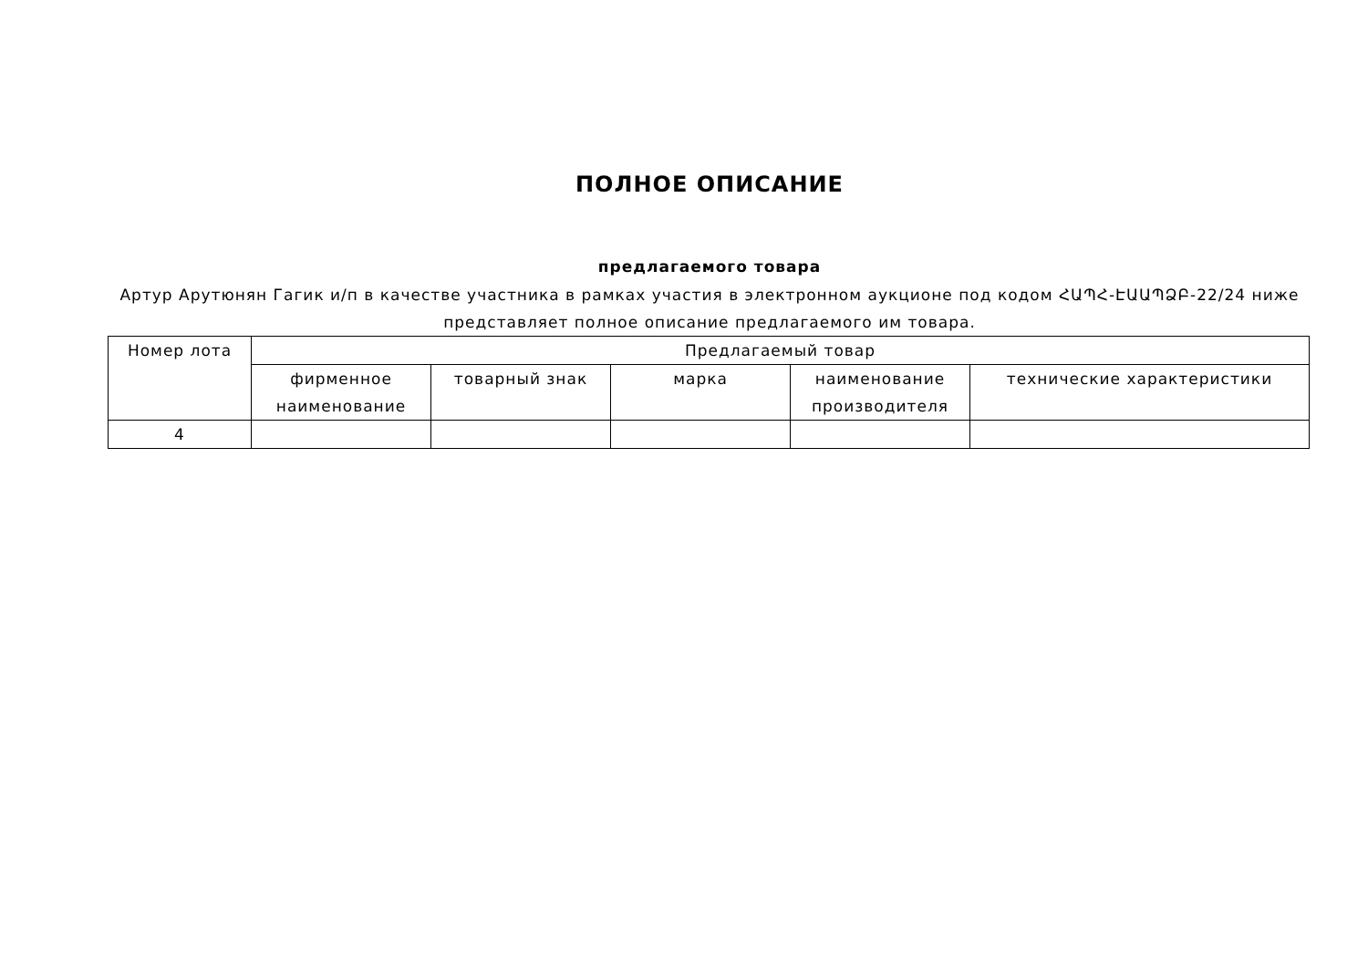ПОЛНОЕ ОПИСАНИЕ
предлагаемого товара
Артур Арутюнян Гагик и/п в качестве участника в рамках участия в электронном аукционе под кодом ՀԱՊՀ-ԷԱԱՊՁԲ-22/24 ниже представляет полное описание предлагаемого им товара.
| Номер лота | Предлагаемый товар | | | | |
| --- | --- | --- | --- | --- | --- |
| | фирменное наименование | товарный знак | марка | наименование производителя | технические характеристики |
| 4 | | | | | |